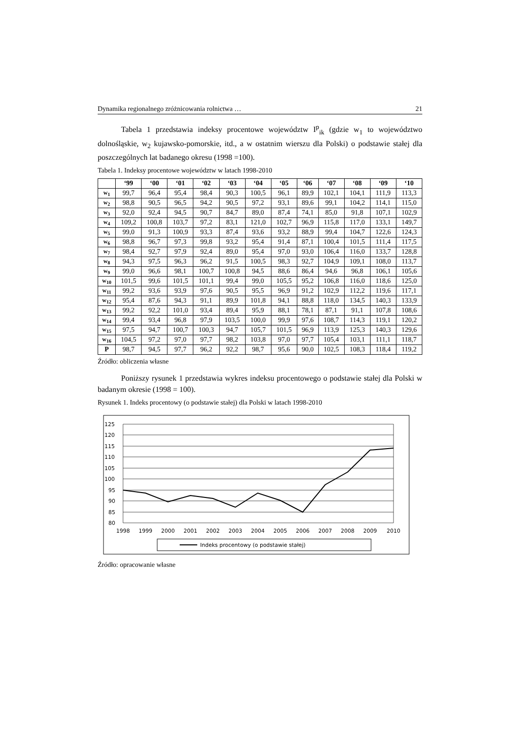Dynamika regionalnego zróżnicowania rolnictwa … 21
Tabela 1 przedstawia indeksy procentowe województw I<sup>p</sup><sub>ik</sub> (gdzie w<sub>1</sub> to województwo dolnośląskie, w<sub>2</sub> kujawsko-pomorskie, itd., a w ostatnim wierszu dla Polski) o podstawie stałej dla poszczególnych lat badanego okresu (1998 =100).
Tabela 1. Indeksy procentowe województw w latach 1998-2010
| | ‘99 | ‘00 | ‘01 | ‘02 | ‘03 | ‘04 | ‘05 | ‘06 | ‘07 | ‘08 | ‘09 | ‘10 |
| --- | --- | --- | --- | --- | --- | --- | --- | --- | --- | --- | --- | --- |
| w<sub>1</sub> | 99,7 | 96,4 | 95,4 | 98,4 | 90,3 | 100,5 | 96,1 | 89,9 | 102,1 | 104,1 | 111,9 | 113,3 |
| w<sub>2</sub> | 98,8 | 90,5 | 96,5 | 94,2 | 90,5 | 97,2 | 93,1 | 89,6 | 99,1 | 104,2 | 114,1 | 115,0 |
| w<sub>3</sub> | 92,0 | 92,4 | 94,5 | 90,7 | 84,7 | 89,0 | 87,4 | 74,1 | 85,0 | 91,8 | 107,1 | 102,9 |
| w<sub>4</sub> | 109,2 | 100,8 | 103,7 | 97,2 | 83,1 | 121,0 | 102,7 | 96,9 | 115,8 | 117,0 | 133,1 | 149,7 |
| w<sub>5</sub> | 99,0 | 91,3 | 100,9 | 93,3 | 87,4 | 93,6 | 93,2 | 88,9 | 99,4 | 104,7 | 122,6 | 124,3 |
| w<sub>6</sub> | 98,8 | 96,7 | 97,3 | 99,8 | 93,2 | 95,4 | 91,4 | 87,1 | 100,4 | 101,5 | 111,4 | 117,5 |
| w<sub>7</sub> | 98,4 | 92,7 | 97,9 | 92,4 | 89,0 | 95,4 | 97,0 | 93,0 | 106,4 | 116,0 | 133,7 | 128,8 |
| w<sub>8</sub> | 94,3 | 97,5 | 96,3 | 96,2 | 91,5 | 100,5 | 98,3 | 92,7 | 104,9 | 109,1 | 108,0 | 113,7 |
| w<sub>9</sub> | 99,0 | 96,6 | 98,1 | 100,7 | 100,8 | 94,5 | 88,6 | 86,4 | 94,6 | 96,8 | 106,1 | 105,6 |
| w<sub>10</sub> | 101,5 | 99,6 | 101,5 | 101,1 | 99,4 | 99,0 | 105,5 | 95,2 | 106,8 | 116,0 | 118,6 | 125,0 |
| w<sub>11</sub> | 99,2 | 93,6 | 93,9 | 97,6 | 90,5 | 95,5 | 96,9 | 91,2 | 102,9 | 112,2 | 119,6 | 117,1 |
| w<sub>12</sub> | 95,4 | 87,6 | 94,3 | 91,1 | 89,9 | 101,8 | 94,1 | 88,8 | 118,0 | 134,5 | 140,3 | 133,9 |
| w<sub>13</sub> | 99,2 | 92,2 | 101,0 | 93,4 | 89,4 | 95,9 | 88,1 | 78,1 | 87,1 | 91,1 | 107,8 | 108,6 |
| w<sub>14</sub> | 99,4 | 93,4 | 96,8 | 97,9 | 103,5 | 100,0 | 99,9 | 97,6 | 108,7 | 114,3 | 119,1 | 120,2 |
| w<sub>15</sub> | 97,5 | 94,7 | 100,7 | 100,3 | 94,7 | 105,7 | 101,5 | 96,9 | 113,9 | 125,3 | 140,3 | 129,6 |
| w<sub>16</sub> | 104,5 | 97,2 | 97,0 | 97,7 | 98,2 | 103,8 | 97,0 | 97,7 | 105,4 | 103,1 | 111,1 | 118,7 |
| P | 98,7 | 94,5 | 97,7 | 96,2 | 92,2 | 98,7 | 95,6 | 90,0 | 102,5 | 108,3 | 118,4 | 119,2 |
Źródło: obliczenia własne
Poniższy rysunek 1 przedstawia wykres indeksu procentowego o podstawie stałej dla Polski w badanym okresie (1998 = 100).
Rysunek 1. Indeks procentowy (o podstawie stałej) dla Polski w latach 1998-2010
125
120
115
110
105
100
95
90
85
80
1998
1999
2000
2001
2002
2003
2004
2005
2006
2007
2008
2009
2010
Indeks procentowy (o podstawie stałej)
Źródło: opracowanie własne